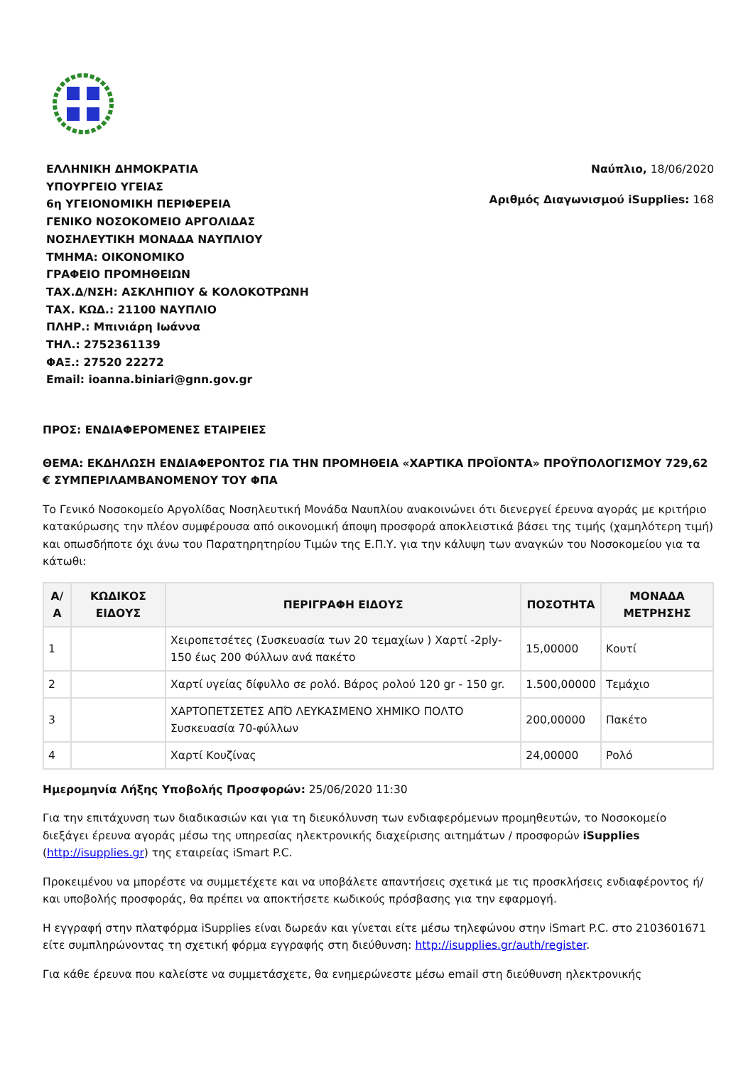ΕΛΛΗΝΙΚΗ ΔΗΜΟΚΡΑΤΙΑ
ΥΠΟΥΡΓΕΙΟ ΥΓΕΙΑΣ
6η ΥΓΕΙΟΝΟΜΙΚΗ ΠΕΡΙΦΕΡΕΙΑ
ΓΕΝΙΚΟ ΝΟΣΟΚΟΜΕΙΟ ΑΡΓΟΛΙΔΑΣ
ΝΟΣΗΛΕΥΤΙΚΗ ΜΟΝΑΔΑ ΝΑΥΠΛΙΟΥ
ΤΜΗΜΑ: ΟΙΚΟΝΟΜΙΚΟ
ΓΡΑΦΕΙΟ ΠΡΟΜΗΘΕΙΩΝ
ΤΑΧ.Δ/ΝΣΗ: ΑΣΚΛΗΠΙΟΥ & ΚΟΛΟΚΟΤΡΩΝΗ
ΤΑΧ. ΚΩΔ.: 21100 ΝΑΥΠΛΙΟ
ΠΛΗΡ.: Μπινιάρη Ιωάννα
ΤΗΛ.: 2752361139
ΦΑΞ.: 27520 22272
Email: ioanna.biniari@gnn.gov.gr
Ναύπλιο, 18/06/2020
Αριθμός Διαγωνισμού iSupplies: 168
ΠΡΟΣ: ΕΝΔΙΑΦΕΡΟΜΕΝΕΣ ΕΤΑΙΡΕΙΕΣ
ΘΕΜΑ: ΕΚΔΗΛΩΣΗ ΕΝΔΙΑΦΕΡΟΝΤΟΣ ΓΙΑ ΤΗΝ ΠΡΟΜΗΘΕΙΑ «ΧΑΡΤΙΚΑ ΠΡΟΪΟΝΤΑ» ΠΡΟΫΠΟΛΟΓΙΣΜΟΥ 729,62 € ΣΥΜΠΕΡΙΛΑΜΒΑΝΟΜΕΝΟΥ ΤΟΥ ΦΠΑ
Το Γενικό Νοσοκομείο Αργολίδας Νοσηλευτική Μονάδα Ναυπλίου ανακοινώνει ότι διενεργεί έρευνα αγοράς με κριτήριο κατακύρωσης την πλέον συμφέρουσα από οικονομική άποψη προσφορά αποκλειστικά βάσει της τιμής (χαμηλότερη τιμή) και οπωσδήποτε όχι άνω του Παρατηρητηρίου Τιμών της Ε.Π.Υ. για την κάλυψη των αναγκών του Νοσοκομείου για τα κάτωθι:
| Α/Α | ΚΩΔΙΚΟΣ ΕΙΔΟΥΣ | ΠΕΡΙΓΡΑΦΗ ΕΙΔΟΥΣ | ΠΟΣΟΤΗΤΑ | ΜΟΝΑΔΑ ΜΕΤΡΗΣΗΣ |
| --- | --- | --- | --- | --- |
| 1 | | Χειροπετσέτες (Συσκευασία των 20 τεμαχίων ) Χαρτί -2ply- 150 έως 200 Φύλλων ανά πακέτο | 15,00000 | Κουτί |
| 2 | | Χαρτί υγείας δίφυλλο σε ρολό. Βάρος ρολού 120 gr - 150 gr. | 1.500,00000 | Τεμάχιο |
| 3 | | ΧΑΡΤΟΠΕΤΣΕΤΕΣ ΑΠΌ ΛΕΥΚΑΣΜΕΝΟ ΧΗΜΙΚΟ ΠΟΛΤΟ Συσκευασία 70-φύλλων | 200,00000 | Πακέτο |
| 4 | | Χαρτί Κουζίνας | 24,00000 | Ρολό |
Ημερομηνία Λήξης Υποβολής Προσφορών: 25/06/2020 11:30
Για την επιτάχυνση των διαδικασιών και για τη διευκόλυνση των ενδιαφερόμενων προμηθευτών, το Νοσοκομείο διεξάγει έρευνα αγοράς μέσω της υπηρεσίας ηλεκτρονικής διαχείρισης αιτημάτων / προσφορών iSupplies (http://isupplies.gr) της εταιρείας iSmart P.C.
Προκειμένου να μπορέστε να συμμετέχετε και να υποβάλετε απαντήσεις σχετικά με τις προσκλήσεις ενδιαφέροντος ή/και υποβολής προσφοράς, θα πρέπει να αποκτήσετε κωδικούς πρόσβασης για την εφαρμογή.
Η εγγραφή στην πλατφόρμα iSupplies είναι δωρεάν και γίνεται είτε μέσω τηλεφώνου στην iSmart P.C. στο 2103601671 είτε συμπληρώνοντας τη σχετική φόρμα εγγραφής στη διεύθυνση: http://isupplies.gr/auth/register.
Για κάθε έρευνα που καλείστε να συμμετάσχετε, θα ενημερώνεστε μέσω email στη διεύθυνση ηλεκτρονικής